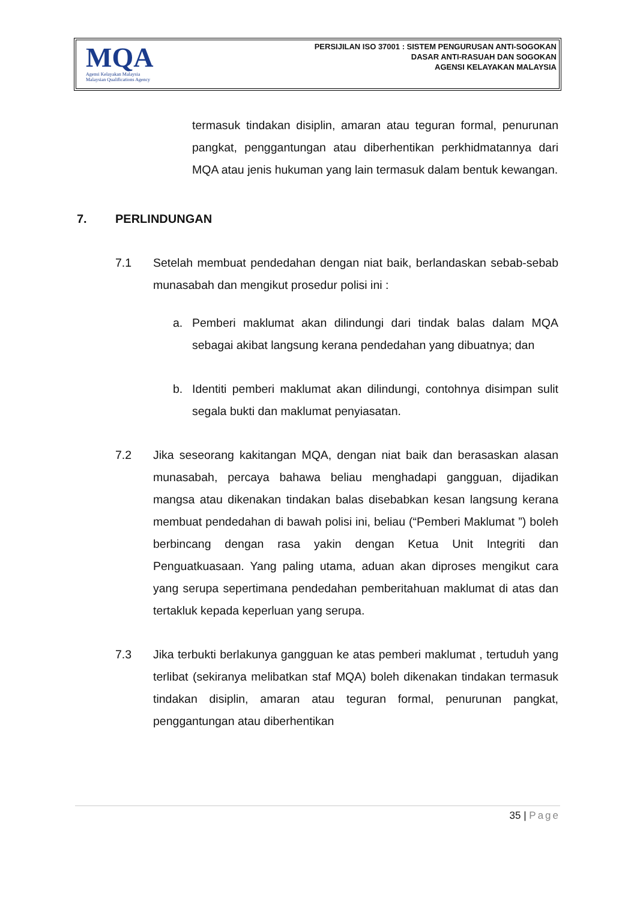MQA
Agensi Kelayakan Malaysia
Malaysian Qualifications Agency
PERSIJILAN ISO 37001 : SISTEM PENGURUSAN ANTI-SOGOKAN
DASAR ANTI-RASUAH DAN SOGOKAN
AGENSI KELAYAKAN MALAYSIA
termasuk tindakan disiplin, amaran atau teguran formal, penurunan pangkat, penggantungan atau diberhentikan perkhidmatannya dari MQA atau jenis hukuman yang lain termasuk dalam bentuk kewangan.
7. PERLINDUNGAN
7.1 Setelah membuat pendedahan dengan niat baik, berlandaskan sebab-sebab munasabah dan mengikut prosedur polisi ini :
a. Pemberi maklumat akan dilindungi dari tindak balas dalam MQA sebagai akibat langsung kerana pendedahan yang dibuatnya; dan
b. Identiti pemberi maklumat akan dilindungi, contohnya disimpan sulit segala bukti dan maklumat penyiasatan.
7.2 Jika seseorang kakitangan MQA, dengan niat baik dan berasaskan alasan munasabah, percaya bahawa beliau menghadapi gangguan, dijadikan mangsa atau dikenakan tindakan balas disebabkan kesan langsung kerana membuat pendedahan di bawah polisi ini, beliau (“Pemberi Maklumat ”) boleh berbincang dengan rasa yakin dengan Ketua Unit Integriti dan Penguatkuasaan. Yang paling utama, aduan akan diproses mengikut cara yang serupa sepertimana pendedahan pemberitahuan maklumat di atas dan tertakluk kepada keperluan yang serupa.
7.3 Jika terbukti berlakunya gangguan ke atas pemberi maklumat , tertuduh yang terlibat (sekiranya melibatkan staf MQA) boleh dikenakan tindakan termasuk tindakan disiplin, amaran atau teguran formal, penurunan pangkat, penggantungan atau diberhentikan
35 | Page